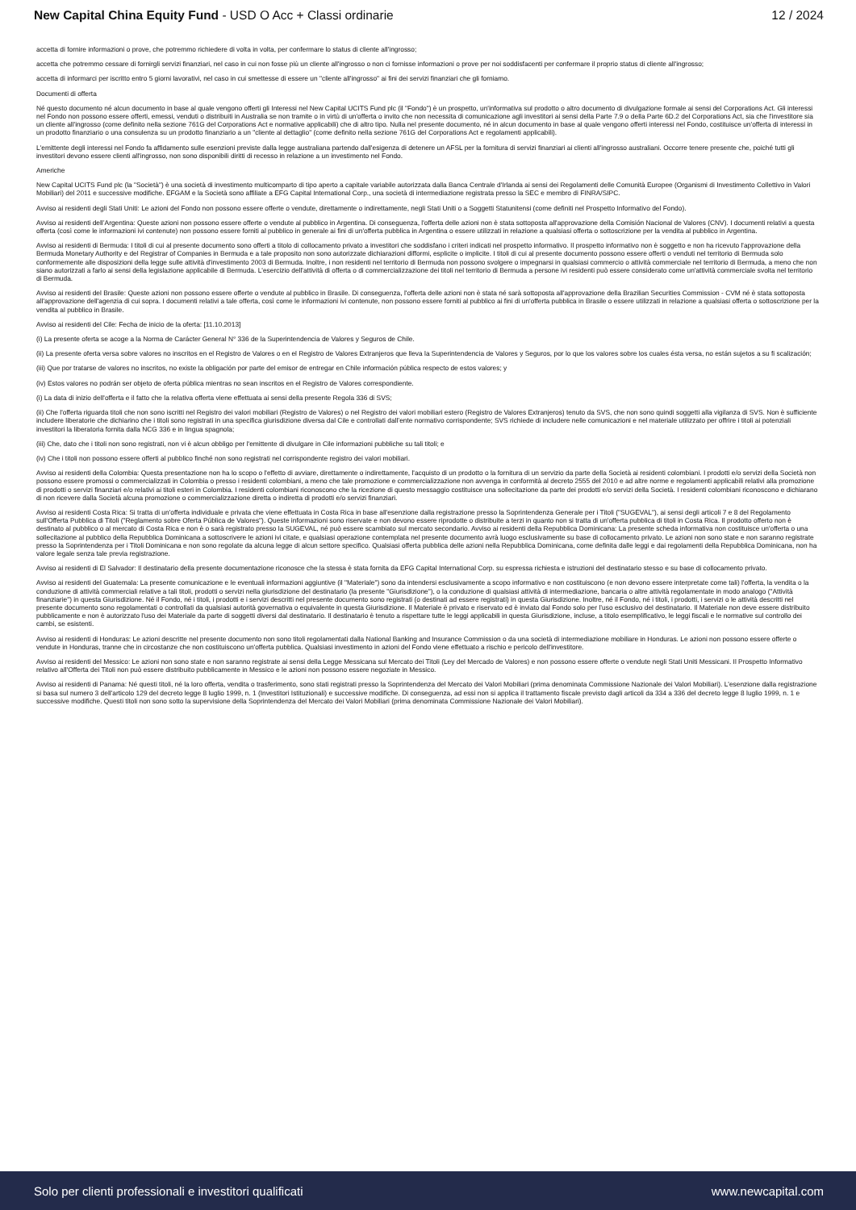New Capital China Equity Fund - USD O Acc + Classi ordinarie
12 / 2024
accetta di fornire informazioni o prove, che potremmo richiedere di volta in volta, per confermare lo status di cliente all'ingrosso;
accetta che potremmo cessare di fornirgli servizi finanziari, nel caso in cui non fosse più un cliente all'ingrosso o non ci fornisse informazioni o prove per noi soddisfacenti per confermare il proprio status di cliente all'ingrosso;
accetta di informarci per iscritto entro 5 giorni lavorativi, nel caso in cui smettesse di essere un "cliente all'ingrosso" ai fini dei servizi finanziari che gli forniamo.
Documenti di offerta
Né questo documento né alcun documento in base al quale vengono offerti gli Interessi nel New Capital UCITS Fund plc (il "Fondo") è un prospetto, un'informativa sul prodotto o altro documento di divulgazione formale ai sensi del Corporations Act. Gli interessi nel Fondo non possono essere offerti, emessi, venduti o distribuiti in Australia se non tramite o in virtù di un'offerta o invito che non necessita di comunicazione agli investitori ai sensi della Parte 7.9 o della Parte 6D.2 del Corporations Act, sia che l'investitore sia un cliente all'ingrosso (come definito nella sezione 761G del Corporations Act e normative applicabili) che di altro tipo. Nulla nel presente documento, né in alcun documento in base al quale vengono offerti interessi nel Fondo, costituisce un'offerta di interessi in un prodotto finanziario o una consulenza su un prodotto finanziario a un "cliente al dettaglio" (come definito nella sezione 761G del Corporations Act e regolamenti applicabili).
L'emittente degli interessi nel Fondo fa affidamento sulle esenzioni previste dalla legge australiana partendo dall'esigenza di detenere un AFSL per la fornitura di servizi finanziari ai clienti all'ingrosso australiani. Occorre tenere presente che, poiché tutti gli investitori devono essere clienti all'ingrosso, non sono disponibili diritti di recesso in relazione a un investimento nel Fondo.
Americhe
New Capital UCITS Fund plc (la "Società") è una società di investimento multicomparto di tipo aperto a capitale variabile autorizzata dalla Banca Centrale d'Irlanda ai sensi dei Regolamenti delle Comunità Europee (Organismi di Investimento Collettivo in Valori Mobiliari) del 2011 e successive modifiche. EFGAM e la Società sono affiliate a EFG Capital International Corp., una società di intermediazione registrata presso la SEC e membro di FINRA/SIPC.
Avviso ai residenti degli Stati Uniti: Le azioni del Fondo non possono essere offerte o vendute, direttamente o indirettamente, negli Stati Uniti o a Soggetti Statunitensi (come definiti nel Prospetto Informativo del Fondo).
Avviso ai residenti dell’Argentina: Queste azioni non possono essere offerte o vendute al pubblico in Argentina. Di conseguenza, l'offerta delle azioni non è stata sottoposta all'approvazione della Comisión Nacional de Valores (CNV). I documenti relativi a questa offerta (così come le informazioni ivi contenute) non possono essere forniti al pubblico in generale ai fini di un'offerta pubblica in Argentina o essere utilizzati in relazione a qualsiasi offerta o sottoscrizione per la vendita al pubblico in Argentina.
Avviso ai residenti di Bermuda: I titoli di cui al presente documento sono offerti a titolo di collocamento privato a investitori che soddisfano i criteri indicati nel prospetto informativo. Il prospetto informativo non è soggetto e non ha ricevuto l'approvazione della Bermuda Monetary Authority e del Registrar of Companies in Bermuda e a tale proposito non sono autorizzate dichiarazioni difformi, esplicite o implicite. I titoli di cui al presente documento possono essere offerti o venduti nel territorio di Bermuda solo conformemente alle disposizioni della legge sulle attività d'investimento 2003 di Bermuda. Inoltre, i non residenti nel territorio di Bermuda non possono svolgere o impegnarsi in qualsiasi commercio o attività commerciale nel territorio di Bermuda, a meno che non siano autorizzati a farlo ai sensi della legislazione applicabile di Bermuda. L'esercizio dell'attività di offerta o di commercializzazione dei titoli nel territorio di Bermuda a persone ivi residenti può essere considerato come un'attività commerciale svolta nel territorio di Bermuda.
Avviso ai residenti del Brasile: Queste azioni non possono essere offerte o vendute al pubblico in Brasile. Di conseguenza, l'offerta delle azioni non è stata né sarà sottoposta all'approvazione della Brazilian Securities Commission - CVM né è stata sottoposta all'approvazione dell'agenzia di cui sopra. I documenti relativi a tale offerta, così come le informazioni ivi contenute, non possono essere forniti al pubblico ai fini di un'offerta pubblica in Brasile o essere utilizzati in relazione a qualsiasi offerta o sottoscrizione per la vendita al pubblico in Brasile.
Avviso ai residenti del Cile: Fecha de inicio de la oferta: [11.10.2013]
(i) La presente oferta se acoge a la Norma de Carácter General N° 336 de la Superintendencia de Valores y Seguros de Chile.
(ii) La presente oferta versa sobre valores no inscritos en el Registro de Valores o en el Registro de Valores Extranjeros que lleva la Superintendencia de Valores y Seguros, por lo que los valores sobre los cuales ésta versa, no están sujetos a su fi scalización;
(iii) Que por tratarse de valores no inscritos, no existe la obligación por parte del emisor de entregar en Chile información pública respecto de estos valores; y
(iv) Estos valores no podrán ser objeto de oferta pública mientras no sean inscritos en el Registro de Valores correspondiente.
(i) La data di inizio dell'offerta e il fatto che la relativa offerta viene effettuata ai sensi della presente Regola 336 di SVS;
(ii) Che l'offerta riguarda titoli che non sono iscritti nel Registro dei valori mobiliari (Registro de Valores) o nel Registro dei valori mobiliari estero (Registro de Valores Extranjeros) tenuto da SVS, che non sono quindi soggetti alla vigilanza di SVS. Non è sufficiente includere liberatorie che dichiarino che i titoli sono registrati in una specifica giurisdizione diversa dal Cile e controllati dall’ente normativo corrispondente; SVS richiede di includere nelle comunicazioni e nel materiale utilizzato per offrire i titoli ai potenziali investitori la liberatoria fornita dalla NCG 336 e in lingua spagnola;
(iii) Che, dato che i titoli non sono registrati, non vi è alcun obbligo per l'emittente di divulgare in Cile informazioni pubbliche su tali titoli; e
(iv) Che i titoli non possono essere offerti al pubblico finché non sono registrati nel corrispondente registro dei valori mobiliari.
Avviso ai residenti della Colombia: Questa presentazione non ha lo scopo o l'effetto di avviare, direttamente o indirettamente, l'acquisto di un prodotto o la fornitura di un servizio da parte della Società ai residenti colombiani. I prodotti e/o servizi della Società non possono essere promossi o commercializzati in Colombia o presso i residenti colombiani, a meno che tale promozione e commercializzazione non avvenga in conformità al decreto 2555 del 2010 e ad altre norme e regolamenti applicabili relativi alla promozione di prodotti o servizi finanziari e/o relativi ai titoli esteri in Colombia. I residenti colombiani riconoscono che la ricezione di questo messaggio costituisce una sollecitazione da parte dei prodotti e/o servizi della Società. I residenti colombiani riconoscono e dichiarano di non ricevere dalla Società alcuna promozione o commercializzazione diretta o indiretta di prodotti e/o servizi finanziari.
Avviso ai residenti Costa Rica: Si tratta di un'offerta individuale e privata che viene effettuata in Costa Rica in base all'esenzione dalla registrazione presso la Soprintendenza Generale per i Titoli ("SUGEVAL"), ai sensi degli articoli 7 e 8 del Regolamento sull'Offerta Pubblica di Titoli ("Reglamento sobre Oferta Pública de Valores"). Queste informazioni sono riservate e non devono essere riprodotte o distribuite a terzi in quanto non si tratta di un'offerta pubblica di titoli in Costa Rica. Il prodotto offerto non è destinato al pubblico o al mercato di Costa Rica e non è o sarà registrato presso la SUGEVAL, né può essere scambiato sul mercato secondario. Avviso ai residenti della Repubblica Dominicana: La presente scheda informativa non costituisce un'offerta o una sollecitazione al pubblico della Repubblica Dominicana a sottoscrivere le azioni ivi citate, e qualsiasi operazione contemplata nel presente documento avrà luogo esclusivamente su base di collocamento privato. Le azioni non sono state e non saranno registrate presso la Soprintendenza per i Titoli Dominicana e non sono regolate da alcuna legge di alcun settore specifico. Qualsiasi offerta pubblica delle azioni nella Repubblica Dominicana, come definita dalle leggi e dai regolamenti della Repubblica Dominicana, non ha valore legale senza tale previa registrazione.
Avviso ai residenti di El Salvador: Il destinatario della presente documentazione riconosce che la stessa è stata fornita da EFG Capital International Corp. su espressa richiesta e istruzioni del destinatario stesso e su base di collocamento privato.
Avviso ai residenti del Guatemala: La presente comunicazione e le eventuali informazioni aggiuntive (il "Materiale") sono da intendersi esclusivamente a scopo informativo e non costituiscono (e non devono essere interpretate come tali) l'offerta, la vendita o la conduzione di attività commerciali relative a tali titoli, prodotti o servizi nella giurisdizione del destinatario (la presente "Giurisdizione"), o la conduzione di qualsiasi attività di intermediazione, bancaria o altre attività regolamentate in modo analogo ("Attività finanziarie") in questa Giurisdizione. Né il Fondo, né i titoli, i prodotti e i servizi descritti nel presente documento sono registrati (o destinati ad essere registrati) in questa Giurisdizione. Inoltre, né il Fondo, né i titoli, i prodotti, i servizi o le attività descritti nel presente documento sono regolamentati o controllati da qualsiasi autorità governativa o equivalente in questa Giurisdizione. Il Materiale è privato e riservato ed è inviato dal Fondo solo per l’uso esclusivo del destinatario. Il Materiale non deve essere distribuito pubblicamente e non è autorizzato l'uso dei Materiale da parte di soggetti diversi dal destinatario. Il destinatario è tenuto a rispettare tutte le leggi applicabili in questa Giurisdizione, incluse, a titolo esemplificativo, le leggi fiscali e le normative sul controllo dei cambi, se esistenti.
Avviso ai residenti di Honduras: Le azioni descritte nel presente documento non sono titoli regolamentati dalla National Banking and Insurance Commission o da una società di intermediazione mobiliare in Honduras. Le azioni non possono essere offerte o vendute in Honduras, tranne che in circostanze che non costituiscono un'offerta pubblica. Qualsiasi investimento in azioni del Fondo viene effettuato a rischio e pericolo dell'investitore.
Avviso ai residenti del Messico: Le azioni non sono state e non saranno registrate ai sensi della Legge Messicana sul Mercato dei Titoli (Ley del Mercado de Valores) e non possono essere offerte o vendute negli Stati Uniti Messicani. Il Prospetto Informativo relativo all'Offerta dei Titoli non può essere distribuito pubblicamente in Messico e le azioni non possono essere negoziate in Messico.
Avviso ai residenti di Panama: Né questi titoli, né la loro offerta, vendita o trasferimento, sono stati registrati presso la Soprintendenza del Mercato dei Valori Mobiliari (prima denominata Commissione Nazionale dei Valori Mobiliari). L'esenzione dalla registrazione si basa sul numero 3 dell'articolo 129 del decreto legge 8 luglio 1999, n. 1 (Investitori Istituzionali) e successive modifiche. Di conseguenza, ad essi non si applica il trattamento fiscale previsto dagli articoli da 334 a 336 del decreto legge 8 luglio 1999, n. 1 e successive modifiche. Questi titoli non sono sotto la supervisione della Soprintendenza del Mercato dei Valori Mobiliari (prima denominata Commissione Nazionale dei Valori Mobiliari).
Solo per clienti professionali e investitori qualificati
www.newcapital.com